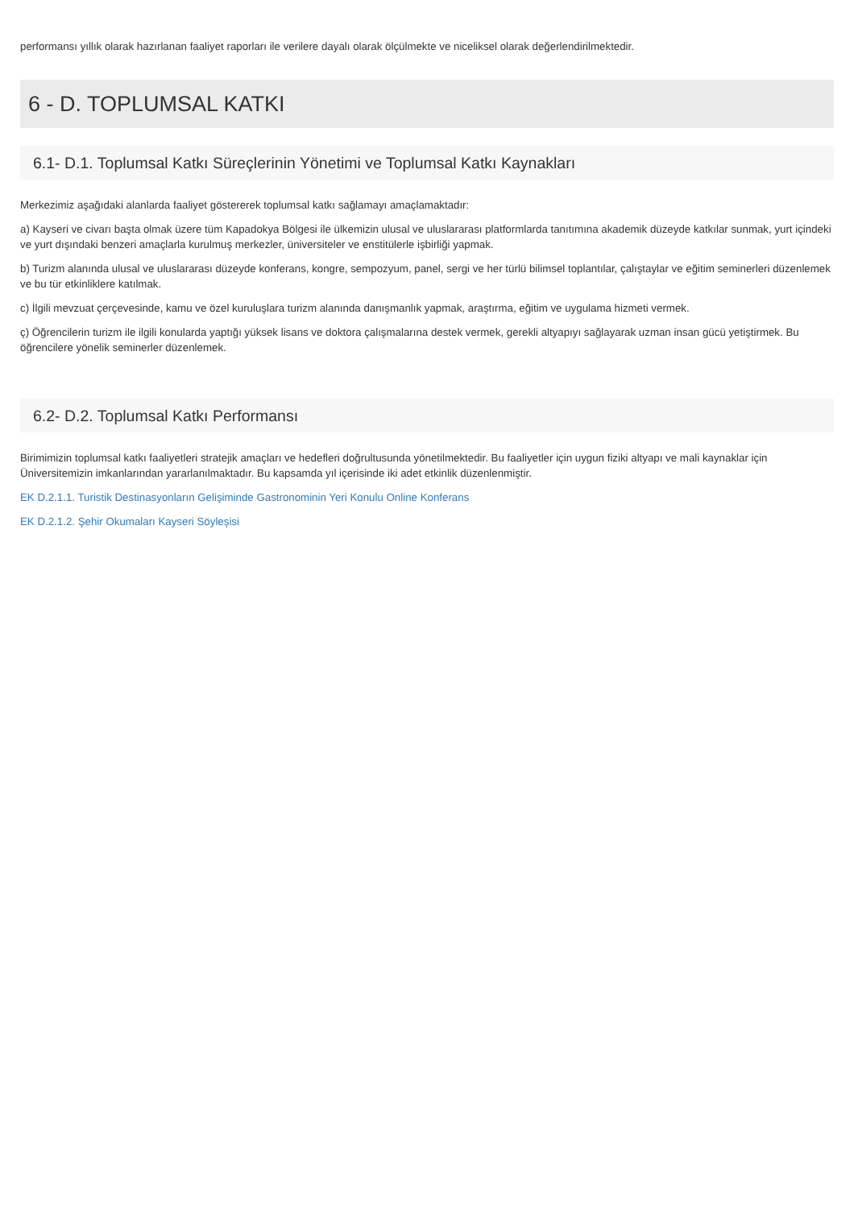performansı yıllık olarak hazırlanan faaliyet raporları ile verilere dayalı olarak ölçülmekte ve niceliksel olarak değerlendirilmektedir.
6 - D. TOPLUMSAL KATKI
6.1- D.1. Toplumsal Katkı Süreçlerinin Yönetimi ve Toplumsal Katkı Kaynakları
Merkezimiz aşağıdaki alanlarda faaliyet göstererek toplumsal katkı sağlamayı amaçlamaktadır:
a) Kayseri ve civarı başta olmak üzere tüm Kapadokya Bölgesi ile ülkemizin ulusal ve uluslararası platformlarda tanıtımına akademik düzeyde katkılar sunmak, yurt içindeki ve yurt dışındaki benzeri amaçlarla kurulmuş merkezler, üniversiteler ve enstitülerle işbirliği yapmak.
b) Turizm alanında ulusal ve uluslararası düzeyde konferans, kongre, sempozyum, panel, sergi ve her türlü bilimsel toplantılar, çalıştaylar ve eğitim seminerleri düzenlemek ve bu tür etkinliklere katılmak.
c) İlgili mevzuat çerçevesinde, kamu ve özel kuruluşlara turizm alanında danışmanlık yapmak, araştırma, eğitim ve uygulama hizmeti vermek.
ç) Öğrencilerin turizm ile ilgili konularda yaptığı yüksek lisans ve doktora çalışmalarına destek vermek, gerekli altyapıyı sağlayarak uzman insan gücü yetiştirmek. Bu öğrencilere yönelik seminerler düzenlemek.
6.2- D.2. Toplumsal Katkı Performansı
Birimimizin toplumsal katkı faaliyetleri stratejik amaçları ve hedefleri doğrultusunda yönetilmektedir. Bu faaliyetler için uygun fiziki altyapı ve mali kaynaklar için Üniversitemizin imkanlarından yararlanılmaktadır. Bu kapsamda yıl içerisinde iki adet etkinlik düzenlenmiştir.
EK D.2.1.1. Turistik Destinasyonların Gelişiminde Gastronominin Yeri Konulu Online Konferans
EK D.2.1.2. Şehir Okumaları Kayseri Söyleşisi